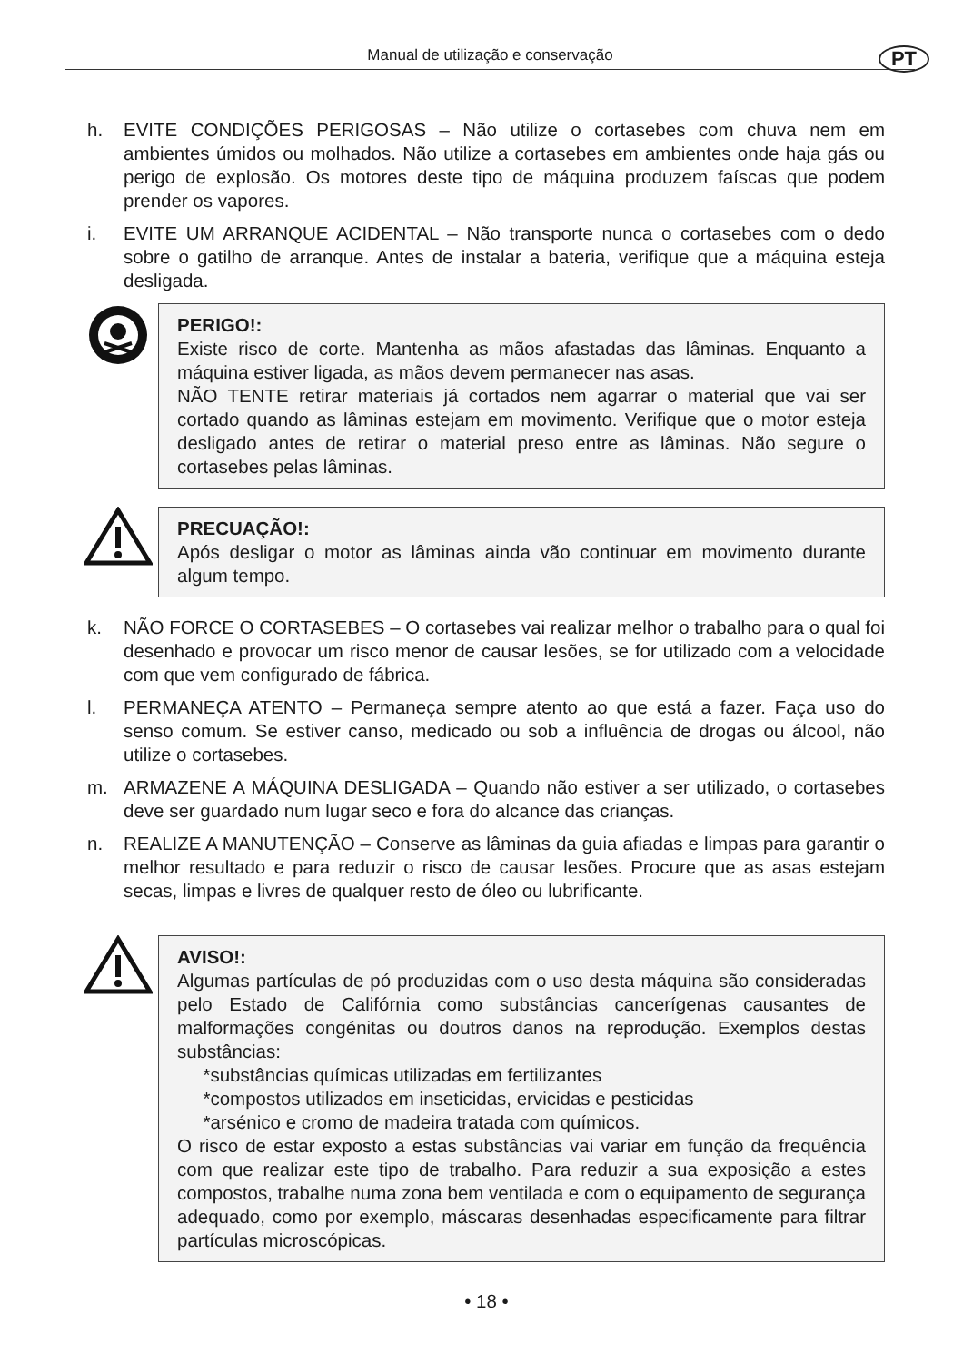Manual de utilização e conservação PT
h. EVITE CONDIÇÕES PERIGOSAS – Não utilize o cortasebes com chuva nem em ambientes úmidos ou molhados. Não utilize a cortasebes em ambientes onde haja gás ou perigo de explosão. Os motores deste tipo de máquina produzem faíscas que podem prender os vapores.
i. EVITE UM ARRANQUE ACIDENTAL – Não transporte nunca o cortasebes com o dedo sobre o gatilho de arranque. Antes de instalar a bateria, verifique que a máquina esteja desligada.
PERIGO!:
Existe risco de corte. Mantenha as mãos afastadas das lâminas. Enquanto a máquina estiver ligada, as mãos devem permanecer nas asas.
NÃO TENTE retirar materiais já cortados nem agarrar o material que vai ser cortado quando as lâminas estejam em movimento. Verifique que o motor esteja desligado antes de retirar o material preso entre as lâminas. Não segure o cortasebes pelas lâminas.
PRECUAÇÃO!:
Após desligar o motor as lâminas ainda vão continuar em movimento durante algum tempo.
k. NÃO FORCE O CORTASEBES – O cortasebes vai realizar melhor o trabalho para o qual foi desenhado e provocar um risco menor de causar lesões, se for utilizado com a velocidade com que vem configurado de fábrica.
l. PERMANEÇA ATENTO – Permaneça sempre atento ao que está a fazer. Faça uso do senso comum. Se estiver canso, medicado ou sob a influência de drogas ou álcool, não utilize o cortasebes.
m. ARMAZENE A MÁQUINA DESLIGADA – Quando não estiver a ser utilizado, o cortasebes deve ser guardado num lugar seco e fora do alcance das crianças.
n. REALIZE A MANUTENÇÃO – Conserve as lâminas da guia afiadas e limpas para garantir o melhor resultado e para reduzir o risco de causar lesões. Procure que as asas estejam secas, limpas e livres de qualquer resto de óleo ou lubrificante.
AVISO!:
Algumas partículas de pó produzidas com o uso desta máquina são consideradas pelo Estado de Califórnia como substâncias cancerígenas causantes de malformações congénitas ou doutros danos na reprodução. Exemplos destas substâncias:
*substâncias químicas utilizadas em fertilizantes
*compostos utilizados em inseticidas, ervicidas e pesticidas
*arsénico e cromo de madeira tratada com químicos.
O risco de estar exposto a estas substâncias vai variar em função da frequência com que realizar este tipo de trabalho. Para reduzir a sua exposição a estes compostos, trabalhe numa zona bem ventilada e com o equipamento de segurança adequado, como por exemplo, máscaras desenhadas especificamente para filtrar partículas microscópicas.
• 18 •